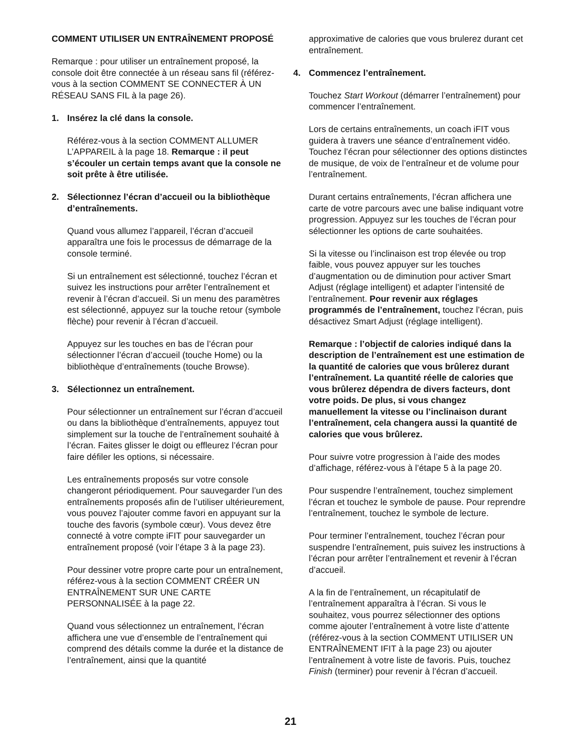COMMENT UTILISER UN ENTRAÎNEMENT PROPOSÉ
Remarque : pour utiliser un entraînement proposé, la console doit être connectée à un réseau sans fil (référez-vous à la section COMMENT SE CONNECTER À UN RÉSEAU SANS FIL à la page 26).
1. Insérez la clé dans la console.
Référez-vous à la section COMMENT ALLUMER L’APPAREIL à la page 18. Remarque : il peut s’écouler un certain temps avant que la console ne soit prête à être utilisée.
2. Sélectionnez l’écran d’accueil ou la bibliothèque d’entraînements.
Quand vous allumez l’appareil, l’écran d’accueil apparaîtra une fois le processus de démarrage de la console terminé.
Si un entraînement est sélectionné, touchez l’écran et suivez les instructions pour arrêter l’entraînement et revenir à l’écran d’accueil. Si un menu des paramètres est sélectionné, appuyez sur la touche retour (symbole flèche) pour revenir à l’écran d’accueil.
Appuyez sur les touches en bas de l’écran pour sélectionner l’écran d’accueil (touche Home) ou la bibliothèque d’entraînements (touche Browse).
3. Sélectionnez un entraînement.
Pour sélectionner un entraînement sur l’écran d’accueil ou dans la bibliothèque d’entraînements, appuyez tout simplement sur la touche de l’entraînement souhaité à l’écran. Faites glisser le doigt ou effleurez l’écran pour faire défiler les options, si nécessaire.
Les entraînements proposés sur votre console changeront périodiquement. Pour sauvegarder l’un des entraînements proposés afin de l’utiliser ultérieurement, vous pouvez l’ajouter comme favori en appuyant sur la touche des favoris (symbole cœur). Vous devez être connecté à votre compte iFIT pour sauvegarder un entraînement proposé (voir l’étape 3 à la page 23).
Pour dessiner votre propre carte pour un entraînement, référez-vous à la section COMMENT CRÉER UN ENTRAÎNEMENT SUR UNE CARTE PERSONNALISÉE à la page 22.
Quand vous sélectionnez un entraînement, l’écran affichera une vue d’ensemble de l’entraînement qui comprend des détails comme la durée et la distance de l’entraînement, ainsi que la quantité
approximative de calories que vous brulerez durant cet entraînement.
4. Commencez l’entraînement.
Touchez Start Workout (démarrer l’entraînement) pour commencer l’entraînement.
Lors de certains entraînements, un coach iFIT vous guidera à travers une séance d’entraînement vidéo. Touchez l’écran pour sélectionner des options distinctes de musique, de voix de l’entraîneur et de volume pour l’entraînement.
Durant certains entraînements, l’écran affichera une carte de votre parcours avec une balise indiquant votre progression. Appuyez sur les touches de l’écran pour sélectionner les options de carte souhaitées.
Si la vitesse ou l’inclinaison est trop élevée ou trop faible, vous pouvez appuyer sur les touches d’augmentation ou de diminution pour activer Smart Adjust (réglage intelligent) et adapter l’intensité de l’entraînement. Pour revenir aux réglages programmés de l’entraînement, touchez l’écran, puis désactivez Smart Adjust (réglage intelligent).
Remarque : l’objectif de calories indiqué dans la description de l’entraînement est une estimation de la quantité de calories que vous brûlerez durant l’entraînement. La quantité réelle de calories que vous brûlerez dépendra de divers facteurs, dont votre poids. De plus, si vous changez manuellement la vitesse ou l’inclinaison durant l’entraînement, cela changera aussi la quantité de calories que vous brûlerez.
Pour suivre votre progression à l’aide des modes d’affichage, référez-vous à l’étape 5 à la page 20.
Pour suspendre l’entraînement, touchez simplement l’écran et touchez le symbole de pause. Pour reprendre l’entraînement, touchez le symbole de lecture.
Pour terminer l’entraînement, touchez l’écran pour suspendre l’entraînement, puis suivez les instructions à l’écran pour arrêter l’entraînement et revenir à l’écran d’accueil.
A la fin de l’entraînement, un récapitulatif de l’entraînement apparaîtra à l’écran. Si vous le souhaitez, vous pourrez sélectionner des options comme ajouter l’entraînement à votre liste d’attente (référez-vous à la section COMMENT UTILISER UN ENTRAÎNEMENT IFIT à la page 23) ou ajouter l’entraînement à votre liste de favoris. Puis, touchez Finish (terminer) pour revenir à l’écran d’accueil.
21